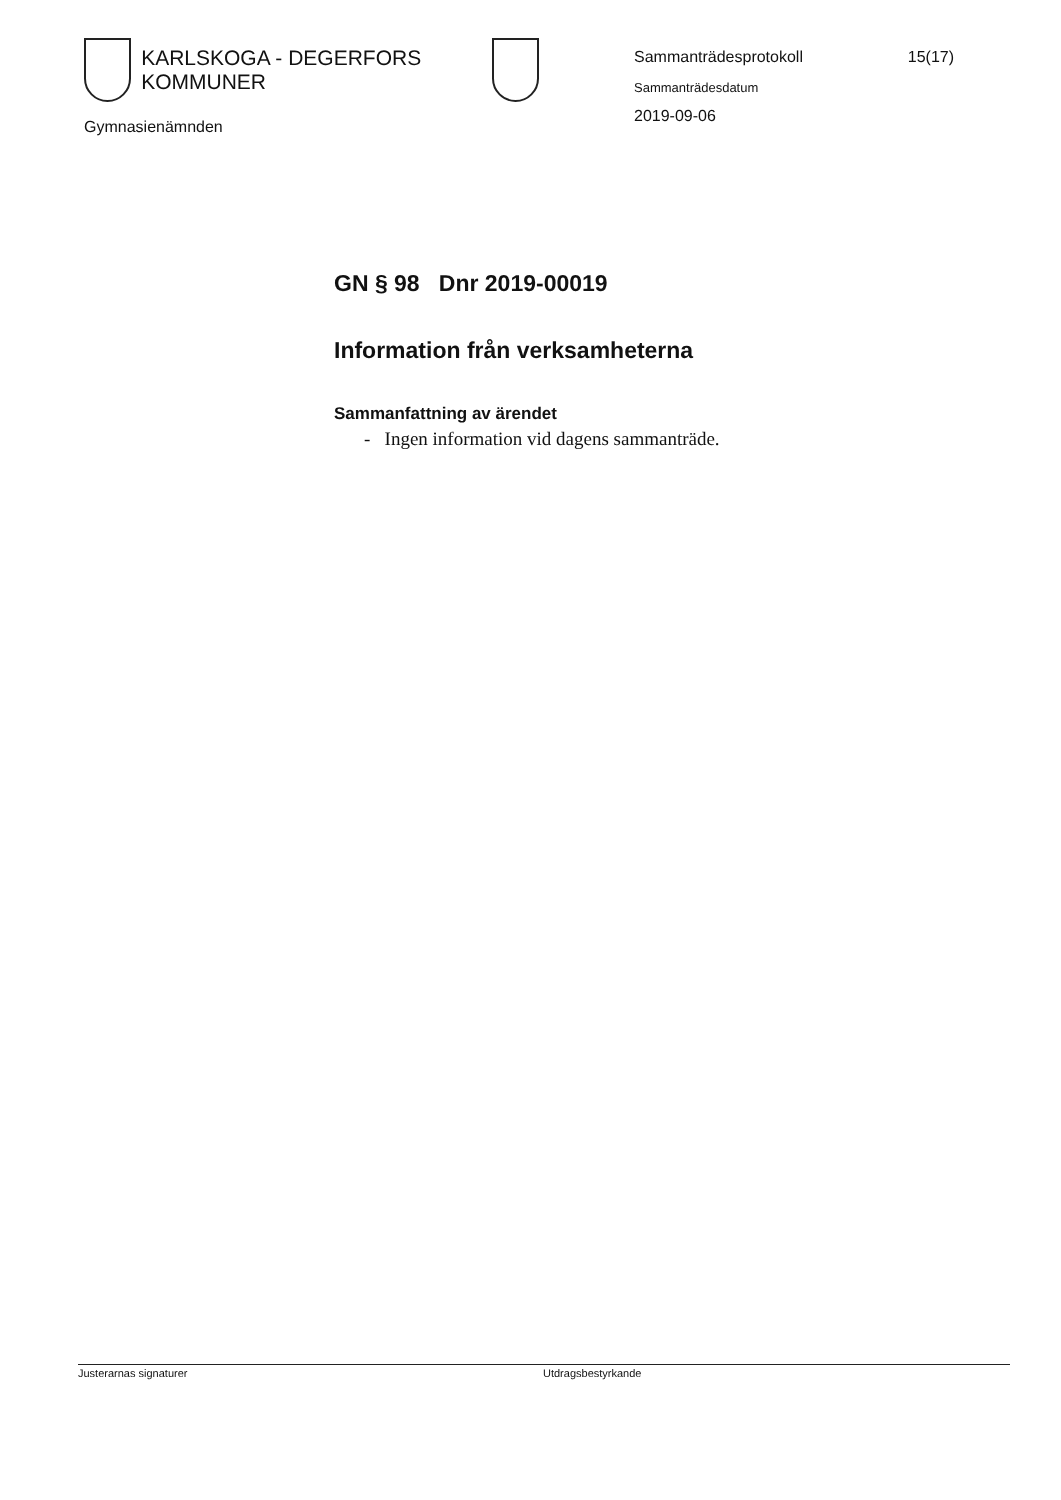KARLSKOGA - DEGERFORS KOMMUNER
Gymnasienämnden
Sammanträdesprotokoll 15(17)
Sammanträdesdatum
2019-09-06
GN § 98 Dnr 2019-00019
Information från verksamheterna
Sammanfattning av ärendet
- Ingen information vid dagens sammanträde.
Justerarnas signaturer Utdragsbestyrkande